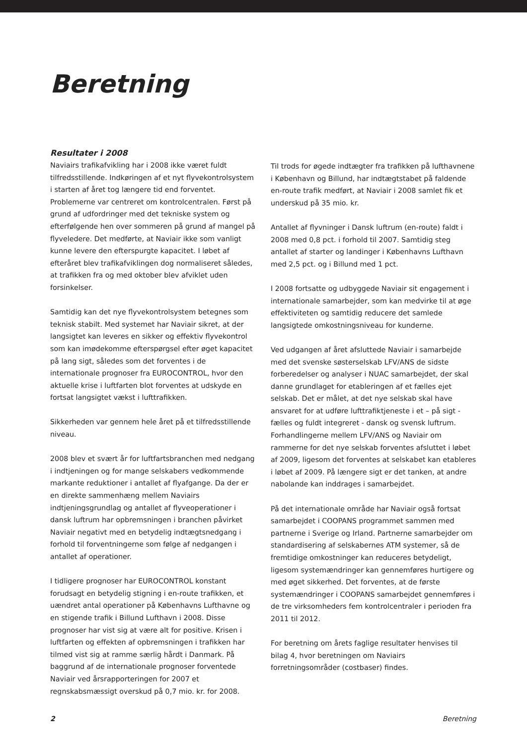Beretning
Resultater i 2008
Naviairs trafikafvikling har i 2008 ikke været fuldt tilfredsstillende. Indkøringen af et nyt flyvekontrolsystem i starten af året tog længere tid end forventet. Problemerne var centreret om kontrolcentralen. Først på grund af udfordringer med det tekniske system og efterfølgende hen over sommeren på grund af mangel på flyveledere. Det medførte, at Naviair ikke som vanligt kunne levere den efterspurgte kapacitet. I løbet af efteråret blev trafikafviklingen dog normaliseret således, at trafikken fra og med oktober blev afviklet uden forsinkelser.
Samtidig kan det nye flyvekontrolsystem betegnes som teknisk stabilt. Med systemet har Naviair sikret, at der langsigtet kan leveres en sikker og effektiv flyvekontrol som kan imødekomme efterspørgsel efter øget kapacitet på lang sigt, således som det forventes i de internationale prognoser fra EUROCONTROL, hvor den aktuelle krise i luftfarten blot forventes at udskyde en fortsat langsigtet vækst i lufttrafikken.
Sikkerheden var gennem hele året på et tilfredsstillende niveau.
2008 blev et svært år for luftfartsbranchen med nedgang i indtjeningen og for mange selskabers vedkommende markante reduktioner i antallet af flyafgange. Da der er en direkte sammenhæng mellem Naviairs indtjeningsgrundlag og antallet af flyveoperationer i dansk luftrum har opbremsningen i branchen påvirket Naviair negativt med en betydelig indtægtsnedgang i forhold til forventningerne som følge af nedgangen i antallet af operationer.
I tidligere prognoser har EUROCONTROL konstant forudsagt en betydelig stigning i en-route trafikken, et uændret antal operationer på Københavns Lufthavne og en stigende trafik i Billund Lufthavn i 2008. Disse prognoser har vist sig at være alt for positive. Krisen i luftfarten og effekten af opbremsningen i trafikken har tilmed vist sig at ramme særlig hårdt i Danmark. På baggrund af de internationale prognoser forventede Naviair ved årsrapporteringen for 2007 et regnskabsmæssigt overskud på 0,7 mio. kr. for 2008.
Til trods for øgede indtægter fra trafikken på lufthavnene i København og Billund, har indtægtstabet på faldende en-route trafik medført, at Naviair i 2008 samlet fik et underskud på 35 mio. kr.
Antallet af flyvninger i Dansk luftrum (en-route) faldt i 2008 med 0,8 pct. i forhold til 2007. Samtidig steg antallet af starter og landinger i Københavns Lufthavn med 2,5 pct. og i Billund med 1 pct.
I 2008 fortsatte og udbyggede Naviair sit engagement i internationale samarbejder, som kan medvirke til at øge effektiviteten og samtidig reducere det samlede langsigtede omkostningsniveau for kunderne.
Ved udgangen af året afsluttede Naviair i samarbejde med det svenske søsterselskab LFV/ANS de sidste forberedelser og analyser i NUAC samarbejdet, der skal danne grundlaget for etableringen af et fælles ejet selskab. Det er målet, at det nye selskab skal have ansvaret for at udføre lufttrafiktjeneste i et – på sigt - fælles og fuldt integreret - dansk og svensk luftrum. Forhandlingerne mellem LFV/ANS og Naviair om rammerne for det nye selskab forventes afsluttet i løbet af 2009, ligesom det forventes at selskabet kan etableres i løbet af 2009. På længere sigt er det tanken, at andre nabolande kan inddrages i samarbejdet.
På det internationale område har Naviair også fortsat samarbejdet i COOPANS programmet sammen med partnerne i Sverige og Irland. Partnerne samarbejder om standardisering af selskabernes ATM systemer, så de fremtidige omkostninger kan reduceres betydeligt, ligesom systemændringer kan gennemføres hurtigere og med øget sikkerhed. Det forventes, at de første systemændringer i COOPANS samarbejdet gennemføres i de tre virksomheders fem kontrolcentraler i perioden fra 2011 til 2012.
For beretning om årets faglige resultater henvises til bilag 4, hvor beretningen om Naviairs forretningsområder (costbaser) findes.
2 Beretning